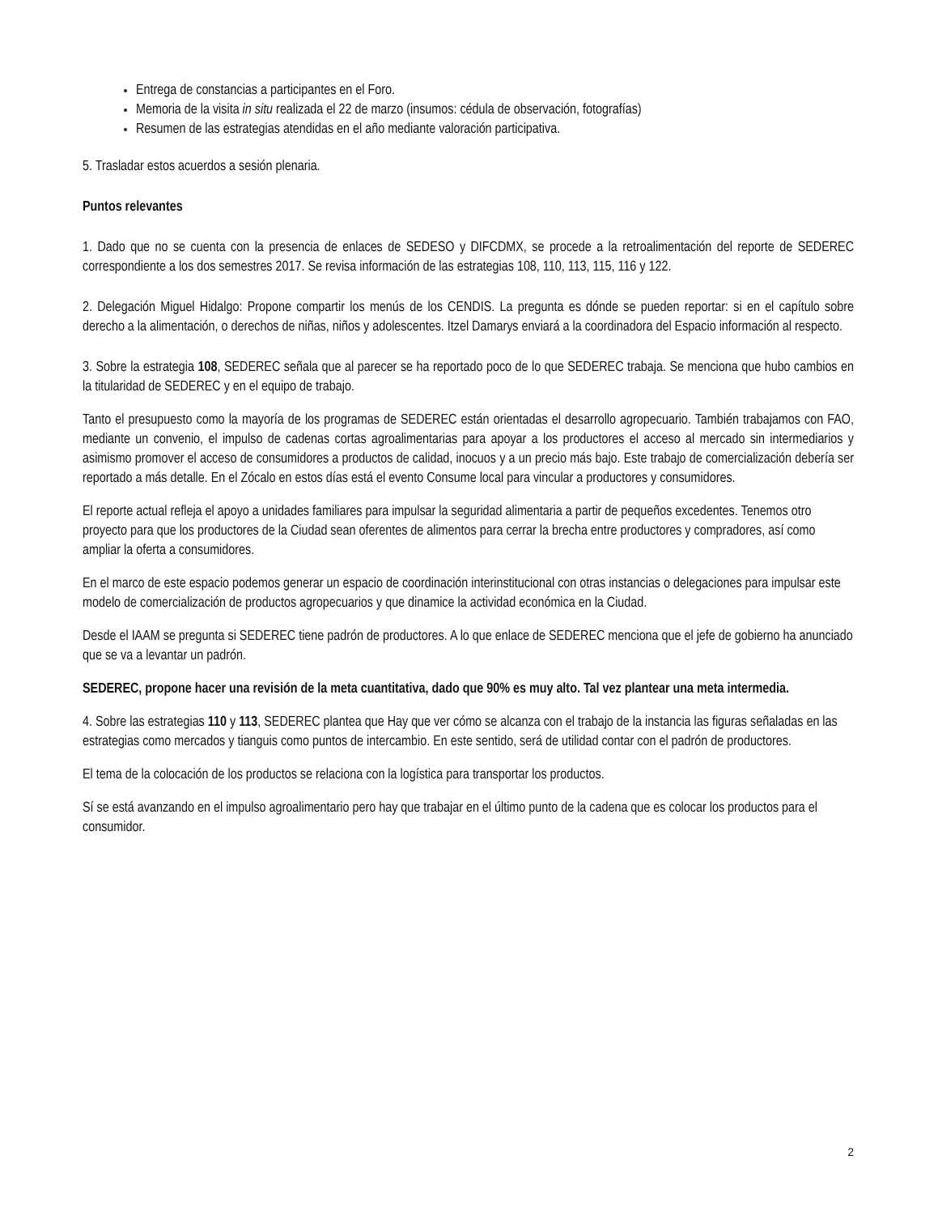Entrega de constancias a participantes en el Foro.
Memoria de la visita in situ realizada el 22 de marzo (insumos: cédula de observación, fotografías)
Resumen de las estrategias atendidas en el año mediante valoración participativa.
5. Trasladar estos acuerdos a sesión plenaria.
Puntos relevantes
1. Dado que no se cuenta con la presencia de enlaces de SEDESO y DIFCDMX, se procede a la retroalimentación del reporte de SEDEREC correspondiente a los dos semestres 2017. Se revisa información de las estrategias 108, 110, 113, 115, 116 y 122.
2. Delegación Miguel Hidalgo: Propone compartir los menús de los CENDIS. La pregunta es dónde se pueden reportar: si en el capítulo sobre derecho a la alimentación, o derechos de niñas, niños y adolescentes. Itzel Damarys enviará a la coordinadora del Espacio información al respecto.
3. Sobre la estrategia 108, SEDEREC señala que al parecer se ha reportado poco de lo que SEDEREC trabaja. Se menciona que hubo cambios en la titularidad de SEDEREC y en el equipo de trabajo.
Tanto el presupuesto como la mayoría de los programas de SEDEREC están orientadas el desarrollo agropecuario. También trabajamos con FAO, mediante un convenio, el impulso de cadenas cortas agroalimentarias para apoyar a los productores el acceso al mercado sin intermediarios y asimismo promover el acceso de consumidores a productos de calidad, inocuos y a un precio más bajo. Este trabajo de comercialización debería ser reportado a más detalle. En el Zócalo en estos días está el evento Consume local para vincular a productores y consumidores.
El reporte actual refleja el apoyo a unidades familiares para impulsar la seguridad alimentaria a partir de pequeños excedentes. Tenemos otro proyecto para que los productores de la Ciudad sean oferentes de alimentos para cerrar la brecha entre productores y compradores, así como ampliar la oferta a consumidores.
En el marco de este espacio podemos generar un espacio de coordinación interinstitucional con otras instancias o delegaciones para impulsar este modelo de comercialización de productos agropecuarios y que dinamice la actividad económica en la Ciudad.
Desde el IAAM se pregunta si SEDEREC tiene padrón de productores. A lo que enlace de SEDEREC menciona que el jefe de gobierno ha anunciado que se va a levantar un padrón.
SEDEREC, propone hacer una revisión de la meta cuantitativa, dado que 90% es muy alto. Tal vez plantear una meta intermedia.
4. Sobre las estrategias 110 y 113, SEDEREC plantea que Hay que ver cómo se alcanza con el trabajo de la instancia las figuras señaladas en las estrategias como mercados y tianguis como puntos de intercambio. En este sentido, será de utilidad contar con el padrón de productores.
El tema de la colocación de los productos se relaciona con la logística para transportar los productos.
Sí se está avanzando en el impulso agroalimentario pero hay que trabajar en el último punto de la cadena que es colocar los productos para el consumidor.
2